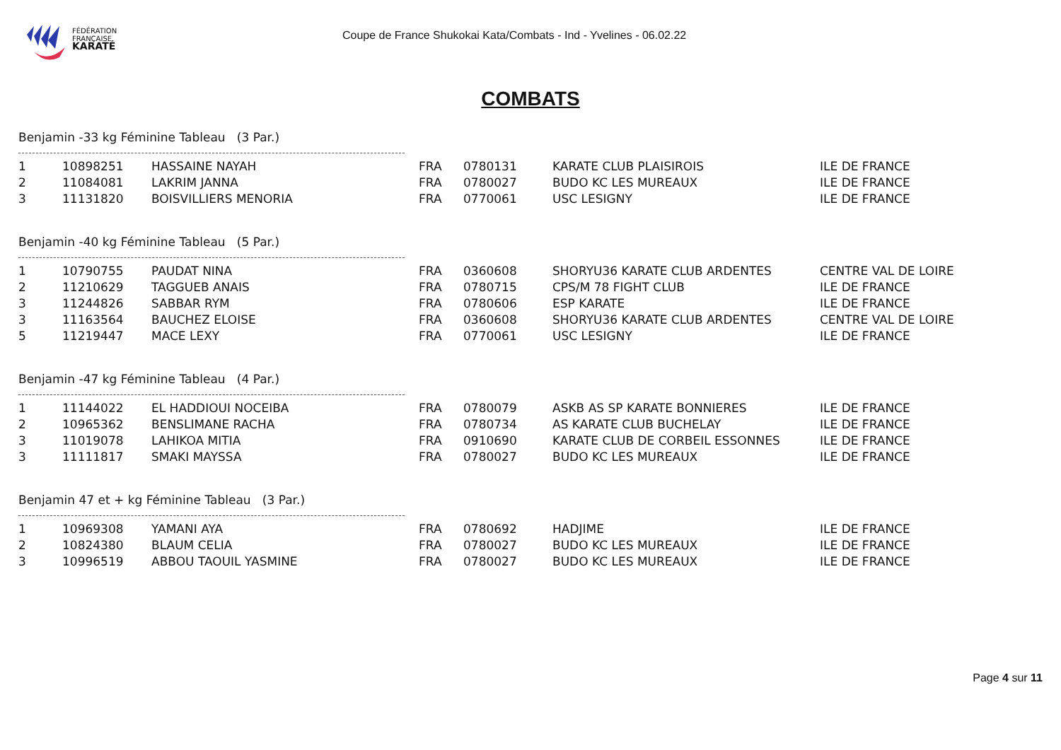FÉDÉRATION
FRANÇAISE
KARATÉ
Coupe de France Shukokai Kata/Combats - Ind - Yvelines - 06.02.22
COMBATS
Benjamin -33 kg Féminine Tableau (3 Par.)
| 1 | 10898251 | HASSAINE NAYAH | FRA | 0780131 | KARATE CLUB PLAISIROIS | ILE DE FRANCE |
| 2 | 11084081 | LAKRIM JANNA | FRA | 0780027 | BUDO KC LES MUREAUX | ILE DE FRANCE |
| 3 | 11131820 | BOISVILLIERS MENORIA | FRA | 0770061 | USC LESIGNY | ILE DE FRANCE |
Benjamin -40 kg Féminine Tableau (5 Par.)
| 1 | 10790755 | PAUDAT NINA | FRA | 0360608 | SHORYU36 KARATE CLUB ARDENTES | CENTRE VAL DE LOIRE |
| 2 | 11210629 | TAGGUEB ANAIS | FRA | 0780715 | CPS/M 78 FIGHT CLUB | ILE DE FRANCE |
| 3 | 11244826 | SABBAR RYM | FRA | 0780606 | ESP KARATE | ILE DE FRANCE |
| 3 | 11163564 | BAUCHEZ ELOISE | FRA | 0360608 | SHORYU36 KARATE CLUB ARDENTES | CENTRE VAL DE LOIRE |
| 5 | 11219447 | MACE LEXY | FRA | 0770061 | USC LESIGNY | ILE DE FRANCE |
Benjamin -47 kg Féminine Tableau (4 Par.)
| 1 | 11144022 | EL HADDIOUI NOCEIBA | FRA | 0780079 | ASKB AS SP KARATE BONNIERES | ILE DE FRANCE |
| 2 | 10965362 | BENSLIMANE RACHA | FRA | 0780734 | AS KARATE CLUB BUCHELAY | ILE DE FRANCE |
| 3 | 11019078 | LAHIKOA MITIA | FRA | 0910690 | KARATE CLUB DE CORBEIL ESSONNES | ILE DE FRANCE |
| 3 | 11111817 | SMAKI MAYSSA | FRA | 0780027 | BUDO KC LES MUREAUX | ILE DE FRANCE |
Benjamin 47 et + kg Féminine Tableau (3 Par.)
| 1 | 10969308 | YAMANI AYA | FRA | 0780692 | HADJIME | ILE DE FRANCE |
| 2 | 10824380 | BLAUM CELIA | FRA | 0780027 | BUDO KC LES MUREAUX | ILE DE FRANCE |
| 3 | 10996519 | ABBOU TAOUIL YASMINE | FRA | 0780027 | BUDO KC LES MUREAUX | ILE DE FRANCE |
Page 4 sur 11